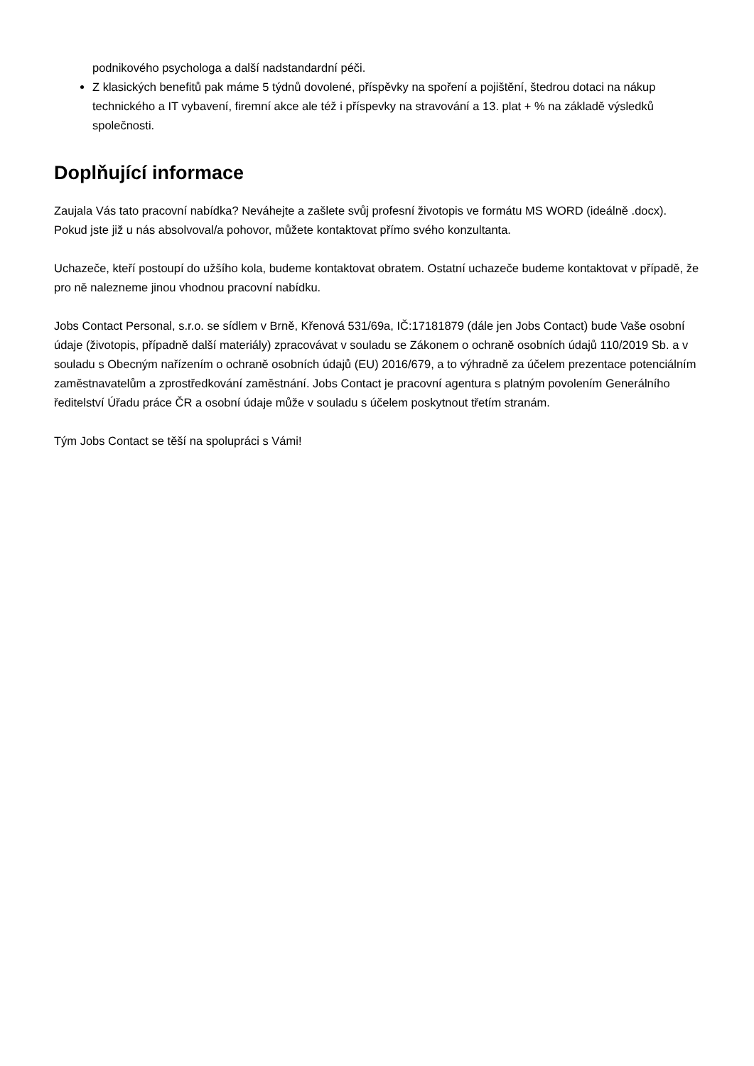podnikového psychologa a další nadstandardní péči.
Z klasických benefitů pak máme 5 týdnů dovolené, příspěvky na spoření a pojištění, štedrou dotaci na nákup technického a IT vybavení, firemní akce ale též i příspevky na stravování a 13. plat + % na základě výsledků společnosti.
Doplňující informace
Zaujala Vás tato pracovní nabídka? Neváhejte a zašlete svůj profesní životopis ve formátu MS WORD (ideálně .docx). Pokud jste již u nás absolvoval/a pohovor, můžete kontaktovat přímo svého konzultanta.
Uchazeče, kteří postoupí do užšího kola, budeme kontaktovat obratem. Ostatní uchazeče budeme kontaktovat v případě, že pro ně nalezneme jinou vhodnou pracovní nabídku.
Jobs Contact Personal, s.r.o. se sídlem v Brně, Křenová 531/69a, IČ:17181879 (dále jen Jobs Contact) bude Vaše osobní údaje (životopis, případně další materiály) zpracovávat v souladu se Zákonem o ochraně osobních údajů 110/2019 Sb. a v souladu s Obecným nařízením o ochraně osobních údajů (EU) 2016/679, a to výhradně za účelem prezentace potenciálním zaměstnavatelům a zprostředkování zaměstnání. Jobs Contact je pracovní agentura s platným povolením Generálního ředitelství Úřadu práce ČR a osobní údaje může v souladu s účelem poskytnout třetím stranám.
Tým Jobs Contact se těší na spolupráci s Vámi!